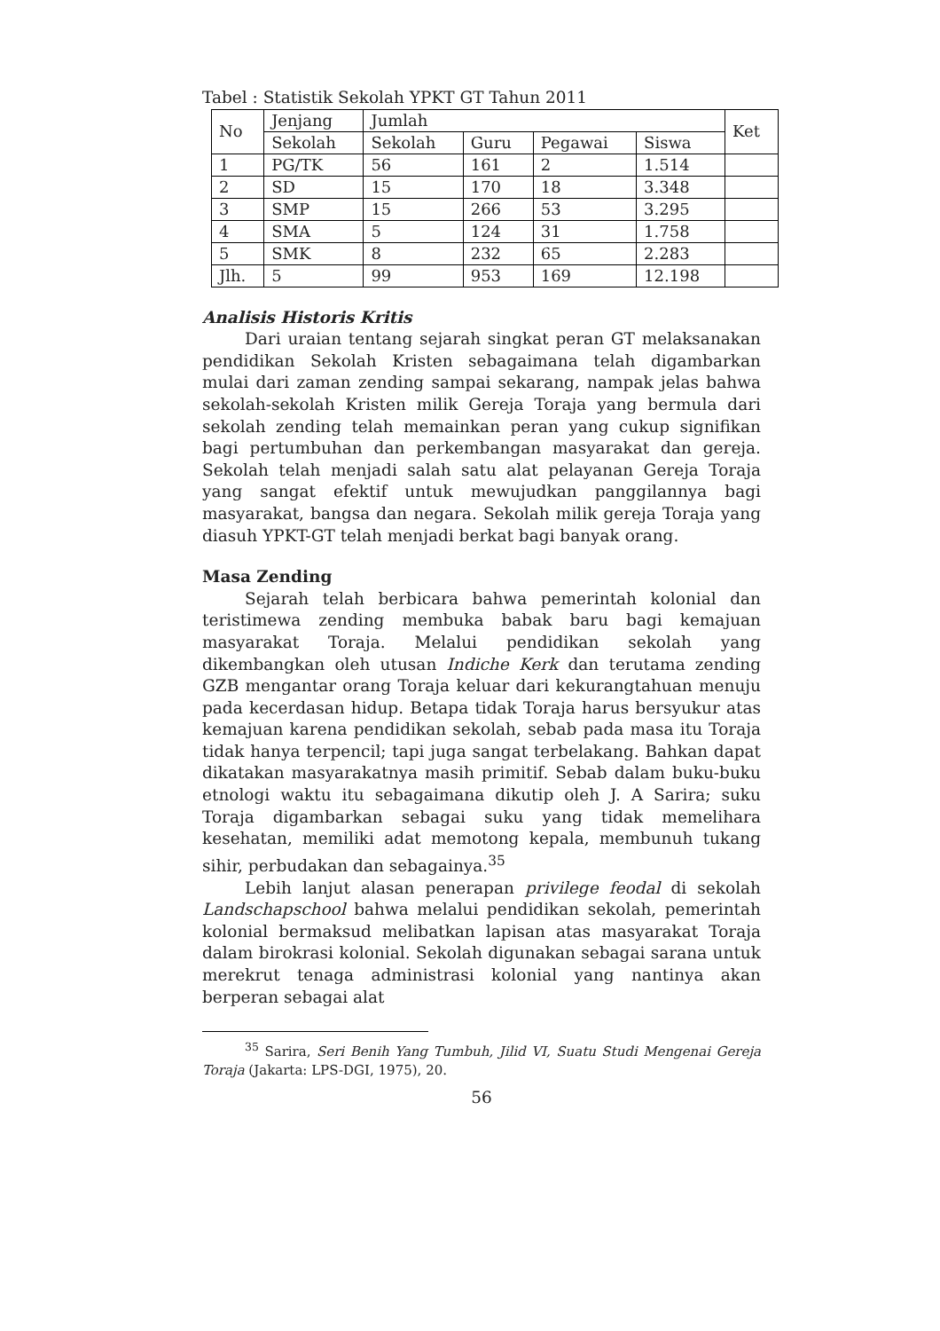Tabel : Statistik Sekolah YPKT GT Tahun 2011
| No | Jenjang | Jumlah | | | | Ket |
| | Sekolah | Sekolah | Guru | Pegawai | Siswa | |
| 1 | PG/TK | 56 | 161 | 2 | 1.514 | |
| 2 | SD | 15 | 170 | 18 | 3.348 | |
| 3 | SMP | 15 | 266 | 53 | 3.295 | |
| 4 | SMA | 5 | 124 | 31 | 1.758 | |
| 5 | SMK | 8 | 232 | 65 | 2.283 | |
| Jlh. | 5 | 99 | 953 | 169 | 12.198 | |
Analisis Historis Kritis
Dari uraian tentang sejarah singkat peran GT melaksanakan pendidikan Sekolah Kristen sebagaimana telah digambarkan mulai dari zaman zending sampai sekarang, nampak jelas bahwa sekolah-sekolah Kristen milik Gereja Toraja yang bermula dari sekolah zending telah memainkan peran yang cukup signifikan bagi pertumbuhan dan perkembangan masyarakat dan gereja. Sekolah telah menjadi salah satu alat pelayanan Gereja Toraja yang sangat efektif untuk mewujudkan panggilannya bagi masyarakat, bangsa dan negara. Sekolah milik gereja Toraja yang diasuh YPKT-GT telah menjadi berkat bagi banyak orang.
Masa Zending
Sejarah telah berbicara bahwa pemerintah kolonial dan teristimewa zending membuka babak baru bagi kemajuan masyarakat Toraja. Melalui pendidikan sekolah yang dikembangkan oleh utusan Indiche Kerk dan terutama zending GZB mengantar orang Toraja keluar dari kekurangtahuan menuju pada kecerdasan hidup. Betapa tidak Toraja harus bersyukur atas kemajuan karena pendidikan sekolah, sebab pada masa itu Toraja tidak hanya terpencil; tapi juga sangat terbelakang. Bahkan dapat dikatakan masyarakatnya masih primitif. Sebab dalam buku-buku etnologi waktu itu sebagaimana dikutip oleh J. A Sarira; suku Toraja digambarkan sebagai suku yang tidak memelihara kesehatan, memiliki adat memotong kepala, membunuh tukang sihir, perbudakan dan sebagainya.<sup>35</sup>
Lebih lanjut alasan penerapan privilege feodal di sekolah Landschapschool bahwa melalui pendidikan sekolah, pemerintah kolonial bermaksud melibatkan lapisan atas masyarakat Toraja dalam birokrasi kolonial. Sekolah digunakan sebagai sarana untuk merekrut tenaga administrasi kolonial yang nantinya akan berperan sebagai alat
<sup>35</sup> Sarira, Seri Benih Yang Tumbuh, Jilid VI, Suatu Studi Mengenai Gereja Toraja (Jakarta: LPS-DGI, 1975), 20.
56